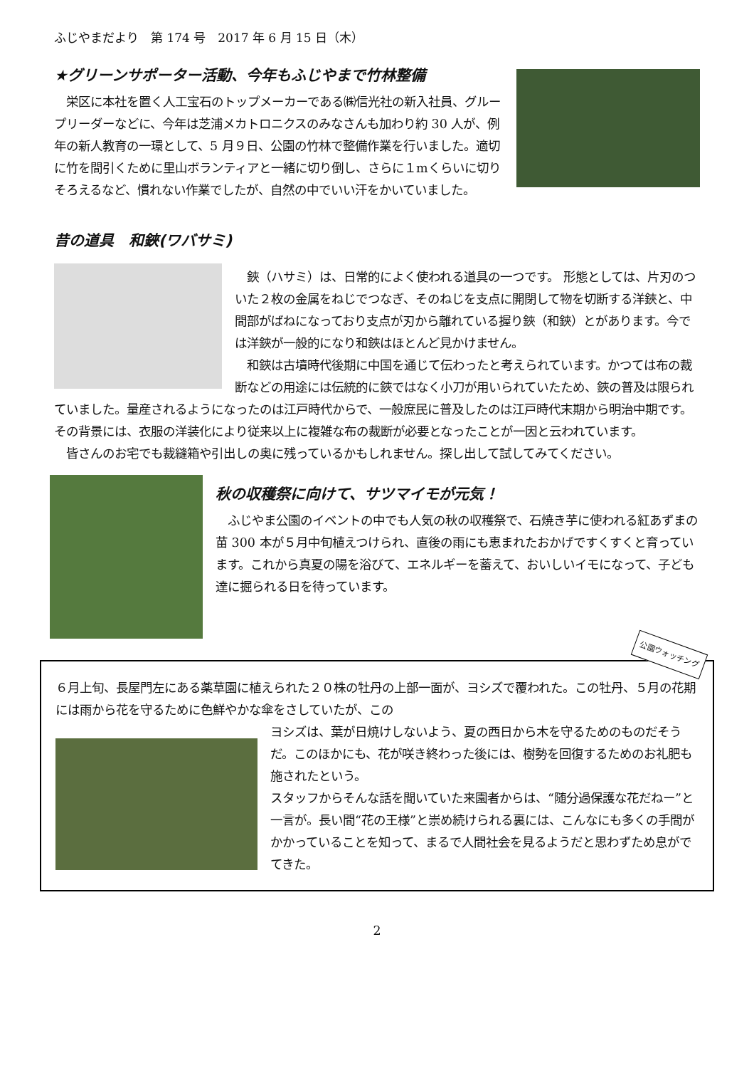ふじやまだより　第 174 号　2017 年 6 月 15 日（木）
★グリーンサポーター活動、今年もふじやまで竹林整備
　栄区に本社を置く人工宝石のトップメーカーである㈱信光社の新入社員、グループリーダーなどに、今年は芝浦メカトロニクスのみなさんも加わり約 30 人が、例年の新人教育の一環として、5 月９日、公園の竹林で整備作業を行いました。適切に竹を間引くために里山ボランティアと一緒に切り倒し、さらに１mくらいに切りそろえるなど、慣れない作業でしたが、自然の中でいい汗をかいていました。
昔の道具　和鋏(ワバサミ)
　鋏（ハサミ）は、日常的によく使われる道具の一つです。 形態としては、片刃のついた２枚の金属をねじでつなぎ、そのねじを支点に開閉して物を切断する洋鋏と、中間部がばねになっており支点が刃から離れている握り鋏（和鋏）とがあります。今では洋鋏が一般的になり和鋏はほとんど見かけません。
　和鋏は古墳時代後期に中国を通じて伝わったと考えられています。かつては布の裁断などの用途には伝統的に鋏ではなく小刀が用いられていたため、鋏の普及は限られていました。量産されるようになったのは江戸時代からで、一般庶民に普及したのは江戸時代末期から明治中期です。その背景には、衣服の洋装化により従来以上に複雑な布の裁断が必要となったことが一因と云われています。
　皆さんのお宅でも裁縫箱や引出しの奥に残っているかもしれません。探し出して試してみてください。
秋の収穫祭に向けて、サツマイモが元気！
　ふじやま公園のイベントの中でも人気の秋の収穫祭で、石焼き芋に使われる紅あずまの苗 300 本が５月中旬植えつけられ、直後の雨にも恵まれたおかげですくすくと育っています。これから真夏の陽を浴びて、エネルギーを蓄えて、おいしいイモになって、子ども達に掘られる日を待っています。
公園ウォッチング
６月上旬、長屋門左にある薬草園に植えられた２０株の牡丹の上部一面が、ヨシズで覆われた。この牡丹、５月の花期には雨から花を守るために色鮮やかな傘をさしていたが、この
ヨシズは、葉が日焼けしないよう、夏の西日から木を守るためのものだそうだ。このほかにも、花が咲き終わった後には、樹勢を回復するためのお礼肥も施されたという。
スタッフからそんな話を聞いていた来園者からは、“随分過保護な花だねー”と一言が。長い間“花の王様”と崇め続けられる裏には、こんなにも多くの手間がかかっていることを知って、まるで人間社会を見るようだと思わずため息がでてきた。
2